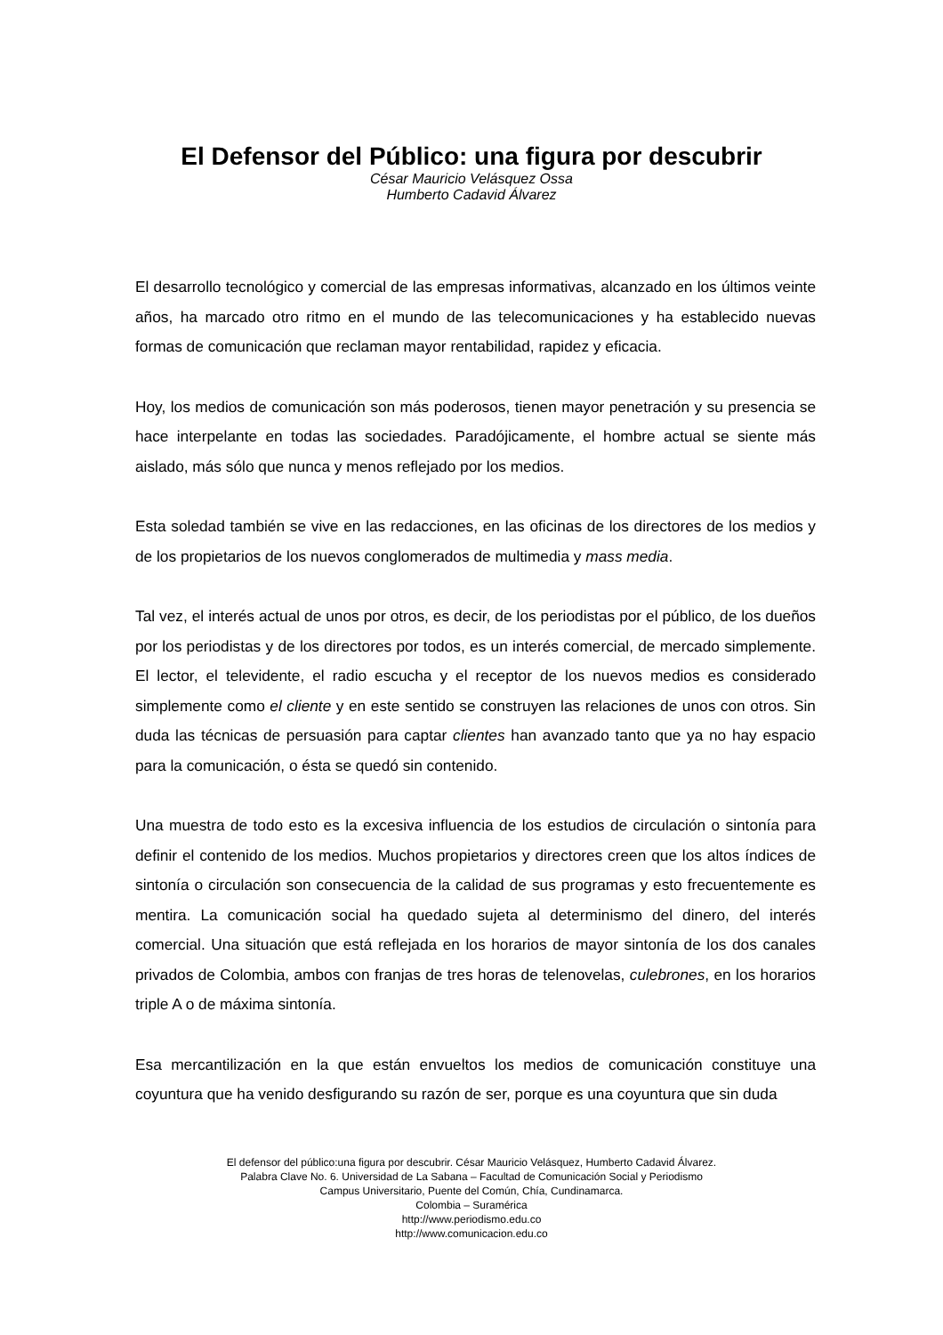El Defensor del Público: una figura por descubrir
César Mauricio Velásquez Ossa
Humberto Cadavid Álvarez
El desarrollo tecnológico y comercial de las empresas informativas, alcanzado en los últimos veinte años, ha marcado otro ritmo en el mundo de las telecomunicaciones y ha establecido nuevas formas de comunicación que reclaman mayor rentabilidad, rapidez y eficacia.
Hoy, los medios de comunicación son más poderosos, tienen mayor penetración y su presencia se hace interpelante en todas las sociedades. Paradójicamente, el hombre actual se siente más aislado, más sólo que nunca y menos reflejado por los medios.
Esta soledad también se vive en las redacciones, en las oficinas de los directores de los medios y de los propietarios de los nuevos conglomerados de multimedia y mass media.
Tal vez, el interés actual de unos por otros, es decir, de los periodistas por el público, de los dueños por los periodistas y de los directores por todos, es un interés comercial, de mercado simplemente. El lector, el televidente, el radio escucha y el receptor de los nuevos medios es considerado simplemente como el cliente y en este sentido se construyen las relaciones de unos con otros. Sin duda las técnicas de persuasión para captar clientes han avanzado tanto que ya no hay espacio para la comunicación, o ésta se quedó sin contenido.
Una muestra de todo esto es la excesiva influencia de los estudios de circulación o sintonía para definir el contenido de los medios. Muchos propietarios y directores creen que los altos índices de sintonía o circulación son consecuencia de la calidad de sus programas y esto frecuentemente es mentira. La comunicación social ha quedado sujeta al determinismo del dinero, del interés comercial. Una situación que está reflejada en los horarios de mayor sintonía de los dos canales privados de Colombia, ambos con franjas de tres horas de telenovelas, culebrones, en los horarios triple A o de máxima sintonía.
Esa mercantilización en la que están envueltos los medios de comunicación constituye una coyuntura que ha venido desfigurando su razón de ser, porque es una coyuntura que sin duda
El defensor del público:una figura por descubrir. César Mauricio Velásquez, Humberto Cadavid Álvarez.
Palabra Clave No. 6. Universidad de La Sabana – Facultad de Comunicación Social y Periodismo
Campus Universitario, Puente del Común, Chía, Cundinamarca.
Colombia – Suramérica
http://www.periodismo.edu.co
http://www.comunicacion.edu.co